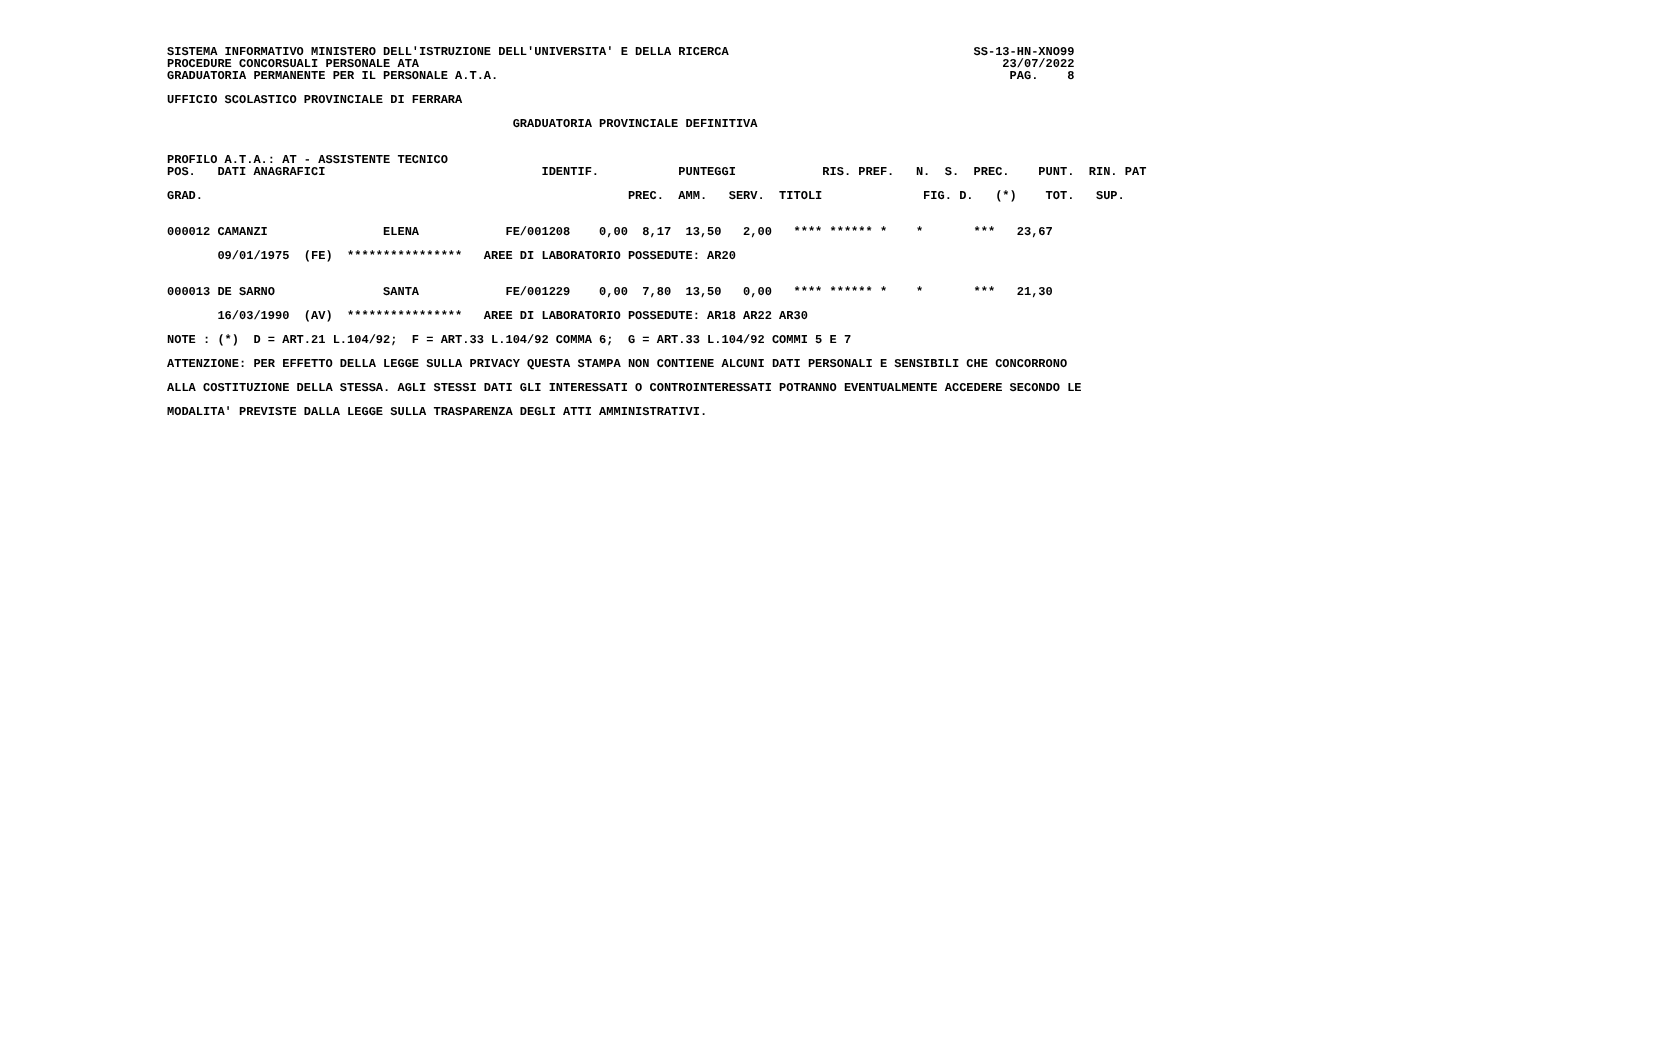SISTEMA INFORMATIVO MINISTERO DELL'ISTRUZIONE DELL'UNIVERSITA' E DELLA RICERCA                                  SS-13-HN-XNO99
PROCEDURE CONCORSUALI PERSONALE ATA                                                                                 23/07/2022
GRADUATORIA PERMANENTE PER IL PERSONALE A.T.A.                                                                       PAG.    8

UFFICIO SCOLASTICO PROVINCIALE DI FERRARA

                                                GRADUATORIA PROVINCIALE DEFINITIVA

                                                                                                                     
PROFILO A.T.A.: AT - ASSISTENTE TECNICO
POS.   DATI ANAGRAFICI                              IDENTIF.           PUNTEGGI            RIS. PREF.   N.  S.  PREC.    PUNT.  RIN. PAT

GRAD.                                                           PREC.  AMM.   SERV.  TITOLI              FIG. D.   (*)    TOT.   SUP.


000012 CAMANZI                ELENA            FE/001208    0,00  8,17  13,50   2,00   **** ****** *    *       ***   23,67

       09/01/1975  (FE)  ****************   AREE DI LABORATORIO POSSEDUTE: AR20


000013 DE SARNO               SANTA            FE/001229    0,00  7,80  13,50   0,00   **** ****** *    *       ***   21,30

       16/03/1990  (AV)  ****************   AREE DI LABORATORIO POSSEDUTE: AR18 AR22 AR30

NOTE : (*)  D = ART.21 L.104/92;  F = ART.33 L.104/92 COMMA 6;  G = ART.33 L.104/92 COMMI 5 E 7

ATTENZIONE: PER EFFETTO DELLA LEGGE SULLA PRIVACY QUESTA STAMPA NON CONTIENE ALCUNI DATI PERSONALI E SENSIBILI CHE CONCORRONO

ALLA COSTITUZIONE DELLA STESSA. AGLI STESSI DATI GLI INTERESSATI O CONTROINTERESSATI POTRANNO EVENTUALMENTE ACCEDERE SECONDO LE

MODALITA' PREVISTE DALLA LEGGE SULLA TRASPARENZA DEGLI ATTI AMMINISTRATIVI.